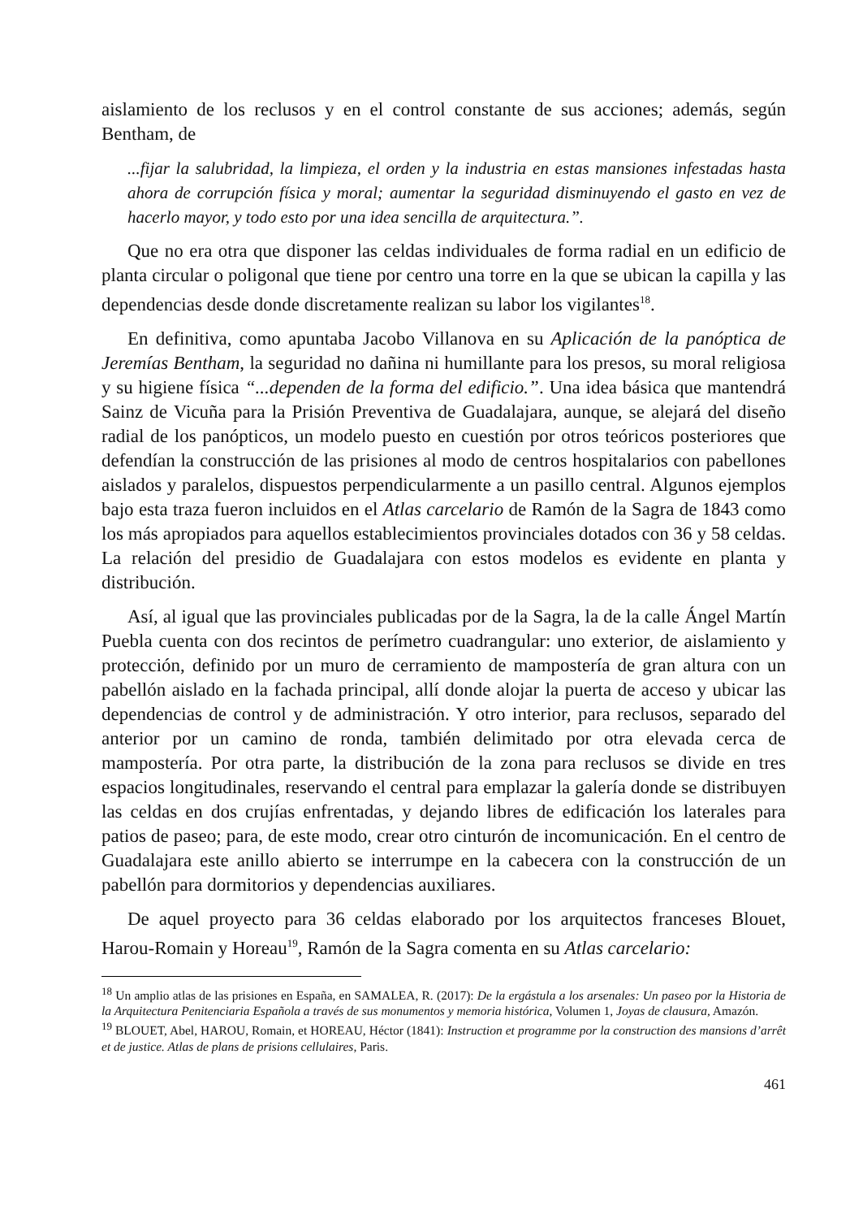aislamiento de los reclusos y en el control constante de sus acciones; además, según Bentham, de
...fijar la salubridad, la limpieza, el orden y la industria en estas mansiones infestadas hasta ahora de corrupción física y moral; aumentar la seguridad disminuyendo el gasto en vez de hacerlo mayor, y todo esto por una idea sencilla de arquitectura.”.
Que no era otra que disponer las celdas individuales de forma radial en un edificio de planta circular o poligonal que tiene por centro una torre en la que se ubican la capilla y las dependencias desde donde discretamente realizan su labor los vigilantes<sup>18</sup>.
En definitiva, como apuntaba Jacobo Villanova en su Aplicación de la panóptica de Jeremías Bentham, la seguridad no dañina ni humillante para los presos, su moral religiosa y su higiene física “...dependen de la forma del edificio.”. Una idea básica que mantendrá Sainz de Vicuña para la Prisión Preventiva de Guadalajara, aunque, se alejará del diseño radial de los panópticos, un modelo puesto en cuestión por otros teóricos posteriores que defendían la construcción de las prisiones al modo de centros hospitalarios con pabellones aislados y paralelos, dispuestos perpendicularmente a un pasillo central. Algunos ejemplos bajo esta traza fueron incluidos en el Atlas carcelario de Ramón de la Sagra de 1843 como los más apropiados para aquellos establecimientos provinciales dotados con 36 y 58 celdas. La relación del presidio de Guadalajara con estos modelos es evidente en planta y distribución.
Así, al igual que las provinciales publicadas por de la Sagra, la de la calle Ángel Martín Puebla cuenta con dos recintos de perímetro cuadrangular: uno exterior, de aislamiento y protección, definido por un muro de cerramiento de mampostería de gran altura con un pabellón aislado en la fachada principal, allí donde alojar la puerta de acceso y ubicar las dependencias de control y de administración. Y otro interior, para reclusos, separado del anterior por un camino de ronda, también delimitado por otra elevada cerca de mampostería. Por otra parte, la distribución de la zona para reclusos se divide en tres espacios longitudinales, reservando el central para emplazar la galería donde se distribuyen las celdas en dos crujías enfrentadas, y dejando libres de edificación los laterales para patios de paseo; para, de este modo, crear otro cinturón de incomunicación. En el centro de Guadalajara este anillo abierto se interrumpe en la cabecera con la construcción de un pabellón para dormitorios y dependencias auxiliares.
De aquel proyecto para 36 celdas elaborado por los arquitectos franceses Blouet, Harou-Romain y Horeau<sup>19</sup>, Ramón de la Sagra comenta en su Atlas carcelario:
<sup>18</sup> Un amplio atlas de las prisiones en España, en SAMALEA, R. (2017): De la ergástula a los arsenales: Un paseo por la Historia de la Arquitectura Penitenciaria Española a través de sus monumentos y memoria histórica, Volumen 1, Joyas de clausura, Amazón.
<sup>19</sup> BLOUET, Abel, HAROU, Romain, et HOREAU, Héctor (1841): Instruction et programme por la construction des mansions d’arrêt et de justice. Atlas de plans de prisions cellulaires, Paris.
461